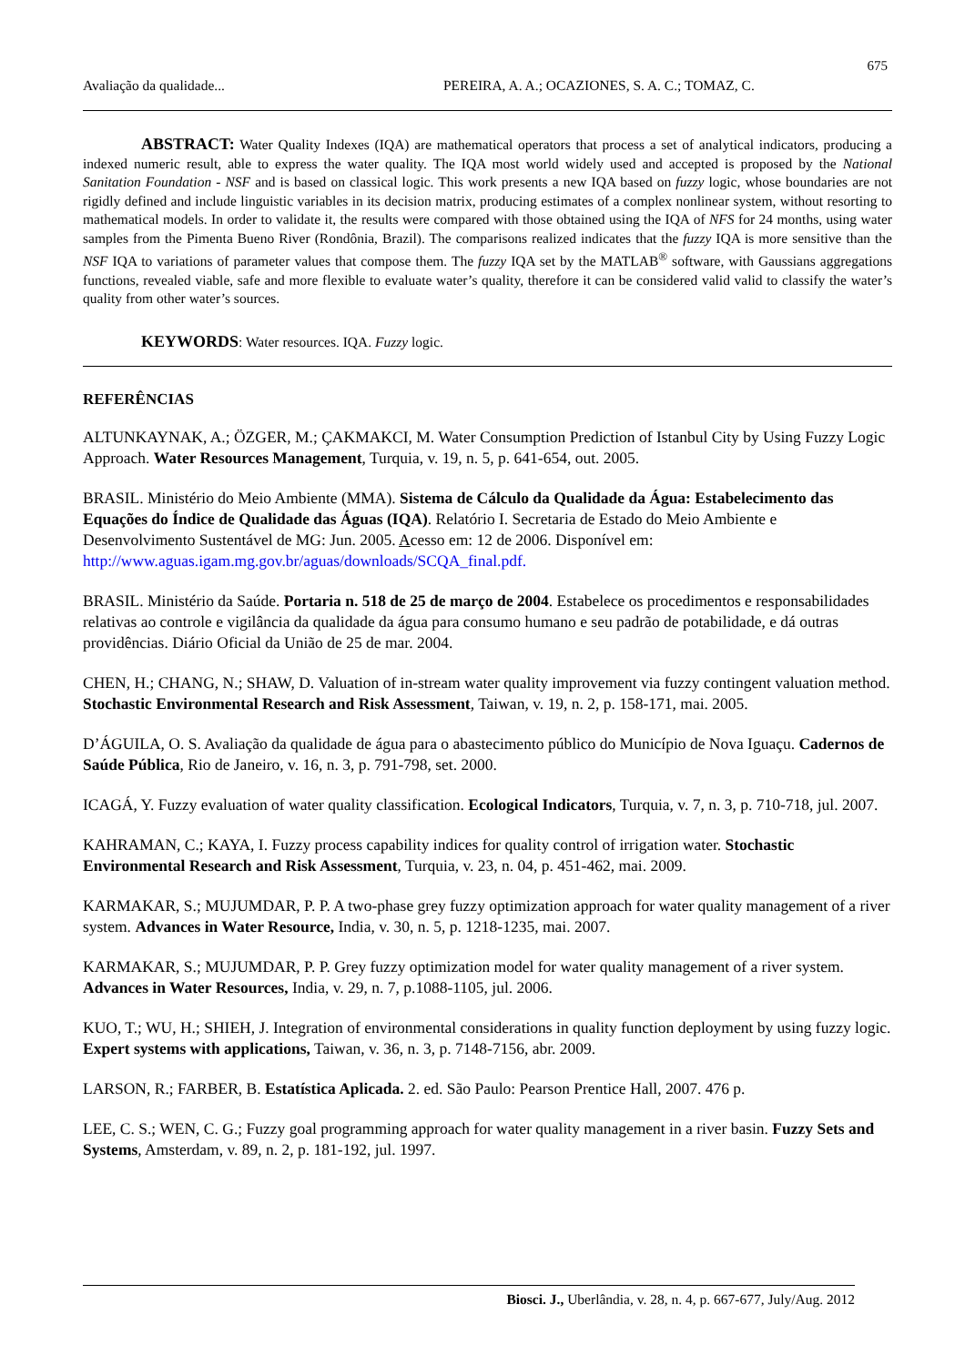675
Avaliação da qualidade... PEREIRA, A. A.; OCAZIONES, S. A. C.; TOMAZ, C.
ABSTRACT: Water Quality Indexes (IQA) are mathematical operators that process a set of analytical indicators, producing a indexed numeric result, able to express the water quality. The IQA most world widely used and accepted is proposed by the National Sanitation Foundation - NSF and is based on classical logic. This work presents a new IQA based on fuzzy logic, whose boundaries are not rigidly defined and include linguistic variables in its decision matrix, producing estimates of a complex nonlinear system, without resorting to mathematical models. In order to validate it, the results were compared with those obtained using the IQA of NFS for 24 months, using water samples from the Pimenta Bueno River (Rondônia, Brazil). The comparisons realized indicates that the fuzzy IQA is more sensitive than the NSF IQA to variations of parameter values that compose them. The fuzzy IQA set by the MATLAB<sup>®</sup> software, with Gaussians aggregations functions, revealed viable, safe and more flexible to evaluate water’s quality, therefore it can be considered valid valid to classify the water’s quality from other water’s sources.
KEYWORDS: Water resources. IQA. Fuzzy logic.
REFERÊNCIAS
ALTUNKAYNAK, A.; ÖZGER, M.; ÇAKMAKCI, M. Water Consumption Prediction of Istanbul City by Using Fuzzy Logic Approach. Water Resources Management, Turquia, v. 19, n. 5, p. 641-654, out. 2005.
BRASIL. Ministério do Meio Ambiente (MMA). Sistema de Cálculo da Qualidade da Água: Estabelecimento das Equações do Índice de Qualidade das Águas (IQA). Relatório I. Secretaria de Estado do Meio Ambiente e Desenvolvimento Sustentável de MG: Jun. 2005. Acesso em: 12 de 2006. Disponível em: http://www.aguas.igam.mg.gov.br/aguas/downloads/SCQA_final.pdf.
BRASIL. Ministério da Saúde. Portaria n. 518 de 25 de março de 2004. Estabelece os procedimentos e responsabilidades relativas ao controle e vigilância da qualidade da água para consumo humano e seu padrão de potabilidade, e dá outras providências. Diário Oficial da União de 25 de mar. 2004.
CHEN, H.; CHANG, N.; SHAW, D. Valuation of in-stream water quality improvement via fuzzy contingent valuation method. Stochastic Environmental Research and Risk Assessment, Taiwan, v. 19, n. 2, p. 158-171, mai. 2005.
D’ÁGUILA, O. S. Avaliação da qualidade de água para o abastecimento público do Município de Nova Iguaçu. Cadernos de Saúde Pública, Rio de Janeiro, v. 16, n. 3, p. 791-798, set. 2000.
ICAGÁ, Y. Fuzzy evaluation of water quality classification. Ecological Indicators, Turquia, v. 7, n. 3, p. 710-718, jul. 2007.
KAHRAMAN, C.; KAYA, I. Fuzzy process capability indices for quality control of irrigation water. Stochastic Environmental Research and Risk Assessment, Turquia, v. 23, n. 04, p. 451-462, mai. 2009.
KARMAKAR, S.; MUJUMDAR, P. P. A two-phase grey fuzzy optimization approach for water quality management of a river system. Advances in Water Resource, India, v. 30, n. 5, p. 1218-1235, mai. 2007.
KARMAKAR, S.; MUJUMDAR, P. P. Grey fuzzy optimization model for water quality management of a river system. Advances in Water Resources, India, v. 29, n. 7, p.1088-1105, jul. 2006.
KUO, T.; WU, H.; SHIEH, J. Integration of environmental considerations in quality function deployment by using fuzzy logic. Expert systems with applications, Taiwan, v. 36, n. 3, p. 7148-7156, abr. 2009.
LARSON, R.; FARBER, B. Estatística Aplicada. 2. ed. São Paulo: Pearson Prentice Hall, 2007. 476 p.
LEE, C. S.; WEN, C. G.; Fuzzy goal programming approach for water quality management in a river basin. Fuzzy Sets and Systems, Amsterdam, v. 89, n. 2, p. 181-192, jul. 1997.
Biosci. J., Uberlândia, v. 28, n. 4, p. 667-677, July/Aug. 2012